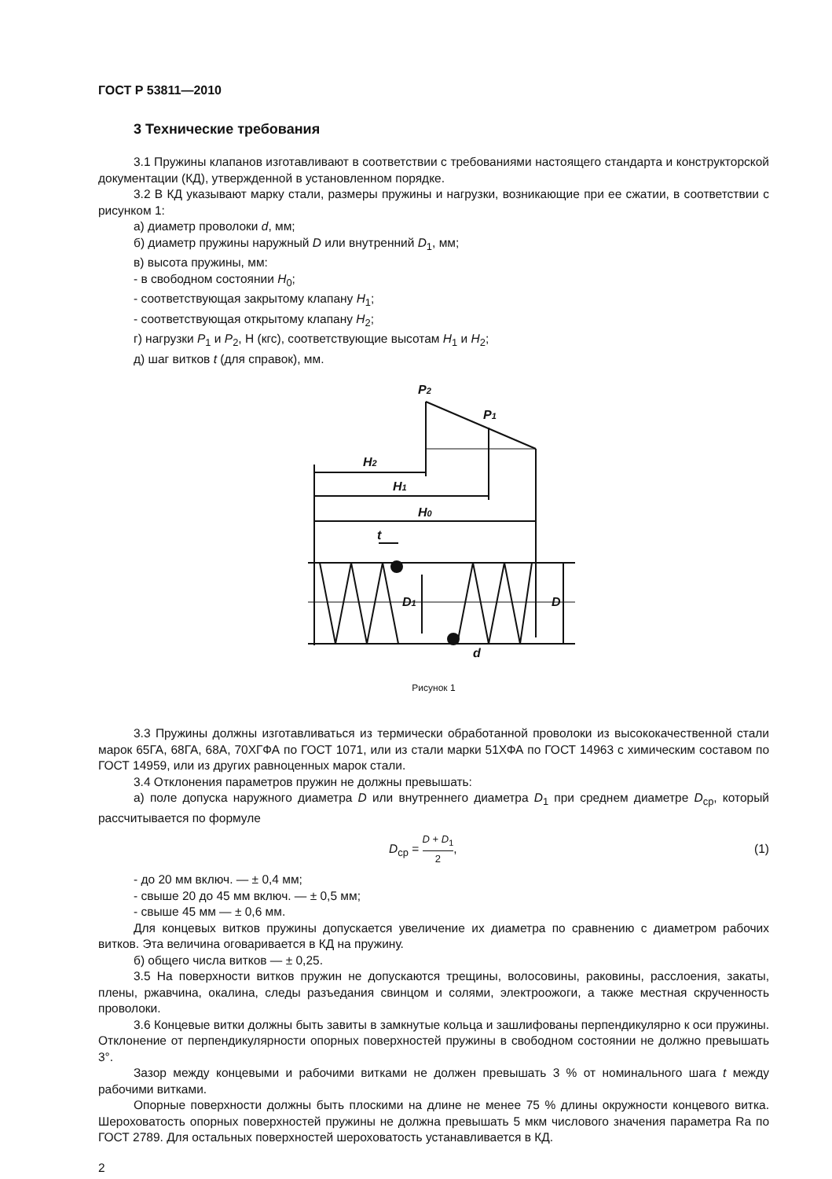ГОСТ Р 53811—2010
3 Технические требования
3.1 Пружины клапанов изготавливают в соответствии с требованиями настоящего стандарта и конструкторской документации (КД), утвержденной в установленном порядке.
3.2 В КД указывают марку стали, размеры пружины и нагрузки, возникающие при ее сжатии, в соответствии с рисунком 1:
а) диаметр проволоки d, мм;
б) диаметр пружины наружный D или внутренний D<sub>1</sub>, мм;
в) высота пружины, мм:
- в свободном состоянии H<sub>0</sub>;
- соответствующая закрытому клапану H<sub>1</sub>;
- соответствующая открытому клапану H<sub>2</sub>;
г) нагрузки P<sub>1</sub> и P<sub>2</sub>, Н (кгс), соответствующие высотам H<sub>1</sub> и H<sub>2</sub>;
д) шаг витков t (для справок), мм.
P2
P1
H2
H1
H0
t
D1
D
d
Рисунок 1
3.3 Пружины должны изготавливаться из термически обработанной проволоки из высококачественной стали марок 65ГА, 68ГА, 68А, 70ХГФА по ГОСТ 1071, или из стали марки 51ХФА по ГОСТ 14963 с химическим составом по ГОСТ 14959, или из других равноценных марок стали.
3.4 Отклонения параметров пружин не должны превышать:
а) поле допуска наружного диаметра D или внутреннего диаметра D<sub>1</sub> при среднем диаметре D<sub>ср</sub>, который рассчитывается по формуле
D<sub>ср</sub> = D + D<sub>1</sub> 2, (1)
- до 20 мм включ. — ± 0,4 мм;
- свыше 20 до 45 мм включ. — ± 0,5 мм;
- свыше 45 мм — ± 0,6 мм.
Для концевых витков пружины допускается увеличение их диаметра по сравнению с диаметром рабочих витков. Эта величина оговаривается в КД на пружину.
б) общего числа витков — ± 0,25.
3.5 На поверхности витков пружин не допускаются трещины, волосовины, раковины, расслоения, закаты, плены, ржавчина, окалина, следы разъедания свинцом и солями, электроожоги, а также местная скрученность проволоки.
3.6 Концевые витки должны быть завиты в замкнутые кольца и зашлифованы перпендикулярно к оси пружины. Отклонение от перпендикулярности опорных поверхностей пружины в свободном состоянии не должно превышать 3°.
Зазор между концевыми и рабочими витками не должен превышать 3 % от номинального шага t между рабочими витками.
Опорные поверхности должны быть плоскими на длине не менее 75 % длины окружности концевого витка. Шероховатость опорных поверхностей пружины не должна превышать 5 мкм числового значения параметра Ra по ГОСТ 2789. Для остальных поверхностей шероховатость устанавливается в КД.
2